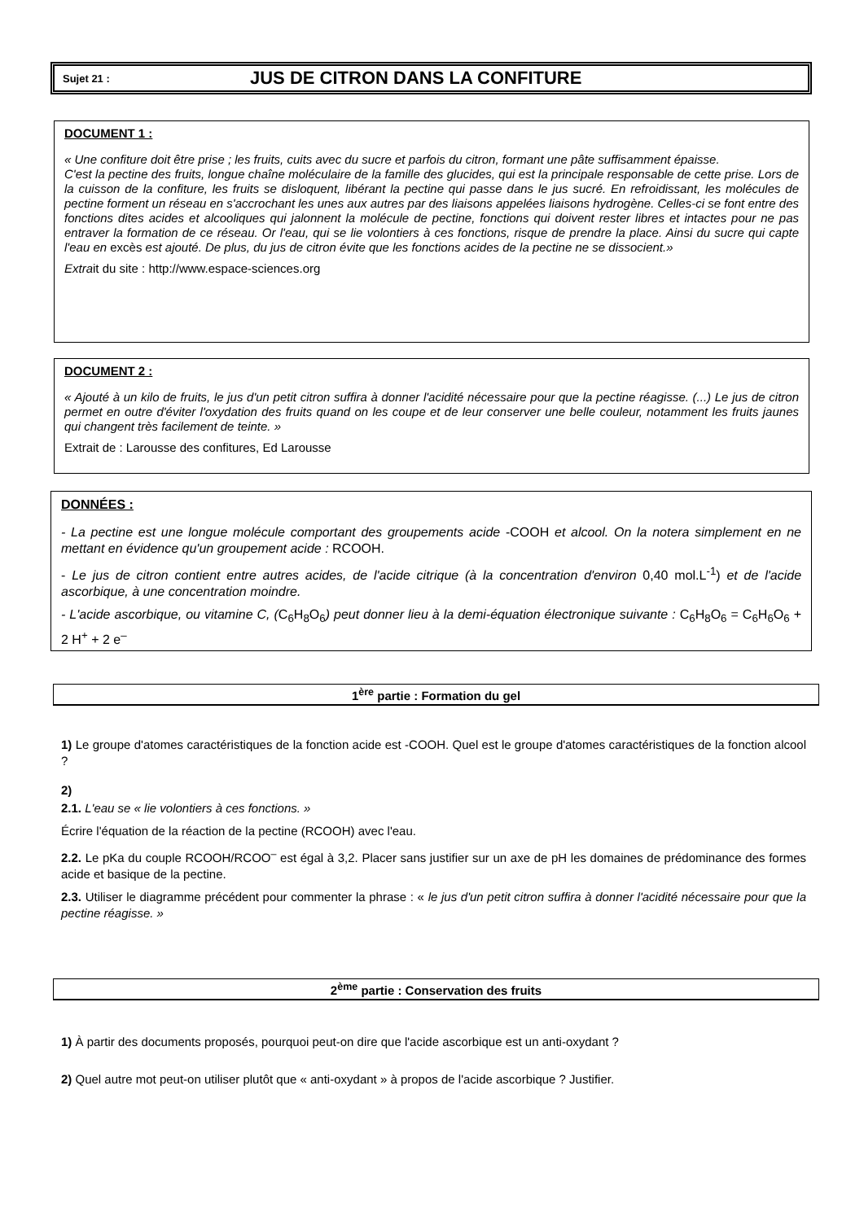Sujet 21 : JUS DE CITRON DANS LA CONFITURE
DOCUMENT 1 :
« Une confiture doit être prise ; les fruits, cuits avec du sucre et parfois du citron, formant une pâte suffisamment épaisse.
C'est la pectine des fruits, longue chaîne moléculaire de la famille des glucides, qui est la principale responsable de cette prise. Lors de la cuisson de la confiture, les fruits se disloquent, libérant la pectine qui passe dans le jus sucré. En refroidissant, les molécules de pectine forment un réseau en s'accrochant les unes aux autres par des liaisons appelées liaisons hydrogène. Celles-ci se font entre des fonctions dites acides et alcooliques qui jalonnent la molécule de pectine, fonctions qui doivent rester libres et intactes pour ne pas entraver la formation de ce réseau. Or l'eau, qui se lie volontiers à ces fonctions, risque de prendre la place. Ainsi du sucre qui capte l'eau en excès est ajouté. De plus, du jus de citron évite que les fonctions acides de la pectine ne se dissocient.»
Extrait du site : http://www.espace-sciences.org
DOCUMENT 2 :
« Ajouté à un kilo de fruits, le jus d'un petit citron suffira à donner l'acidité nécessaire pour que la pectine réagisse. (...) Le jus de citron permet en outre d'éviter l'oxydation des fruits quand on les coupe et de leur conserver une belle couleur, notamment les fruits jaunes qui changent très facilement de teinte. »
Extrait de : Larousse des confitures, Ed Larousse
DONNÉES :
- La pectine est une longue molécule comportant des groupements acide -COOH et alcool. On la notera simplement en ne mettant en évidence qu'un groupement acide : RCOOH.
- Le jus de citron contient entre autres acides, de l'acide citrique (à la concentration d'environ 0,40 mol.L<sup>-1</sup>) et de l'acide ascorbique, à une concentration moindre.
- L'acide ascorbique, ou vitamine C, (C<sub>6</sub>H<sub>8</sub>O<sub>6</sub>) peut donner lieu à la demi-équation électronique suivante : C<sub>6</sub>H<sub>8</sub>O<sub>6</sub> = C<sub>6</sub>H<sub>6</sub>O<sub>6</sub> + 2 H<sup>+</sup> + 2 e<sup>–</sup>
1<sup>ère</sup> partie : Formation du gel
1) Le groupe d'atomes caractéristiques de la fonction acide est -COOH. Quel est le groupe d'atomes caractéristiques de la fonction alcool ?
2)
2.1. L'eau se « lie volontiers à ces fonctions. »
Écrire l'équation de la réaction de la pectine (RCOOH) avec l'eau.
2.2. Le pKa du couple RCOOH/RCOO<sup>–</sup> est égal à 3,2. Placer sans justifier sur un axe de pH les domaines de prédominance des formes acide et basique de la pectine.
2.3. Utiliser le diagramme précédent pour commenter la phrase : « le jus d'un petit citron suffira à donner l'acidité nécessaire pour que la pectine réagisse. »
2<sup>ème</sup> partie : Conservation des fruits
1) À partir des documents proposés, pourquoi peut-on dire que l'acide ascorbique est un anti-oxydant ?
2) Quel autre mot peut-on utiliser plutôt que « anti-oxydant » à propos de l'acide ascorbique ? Justifier.